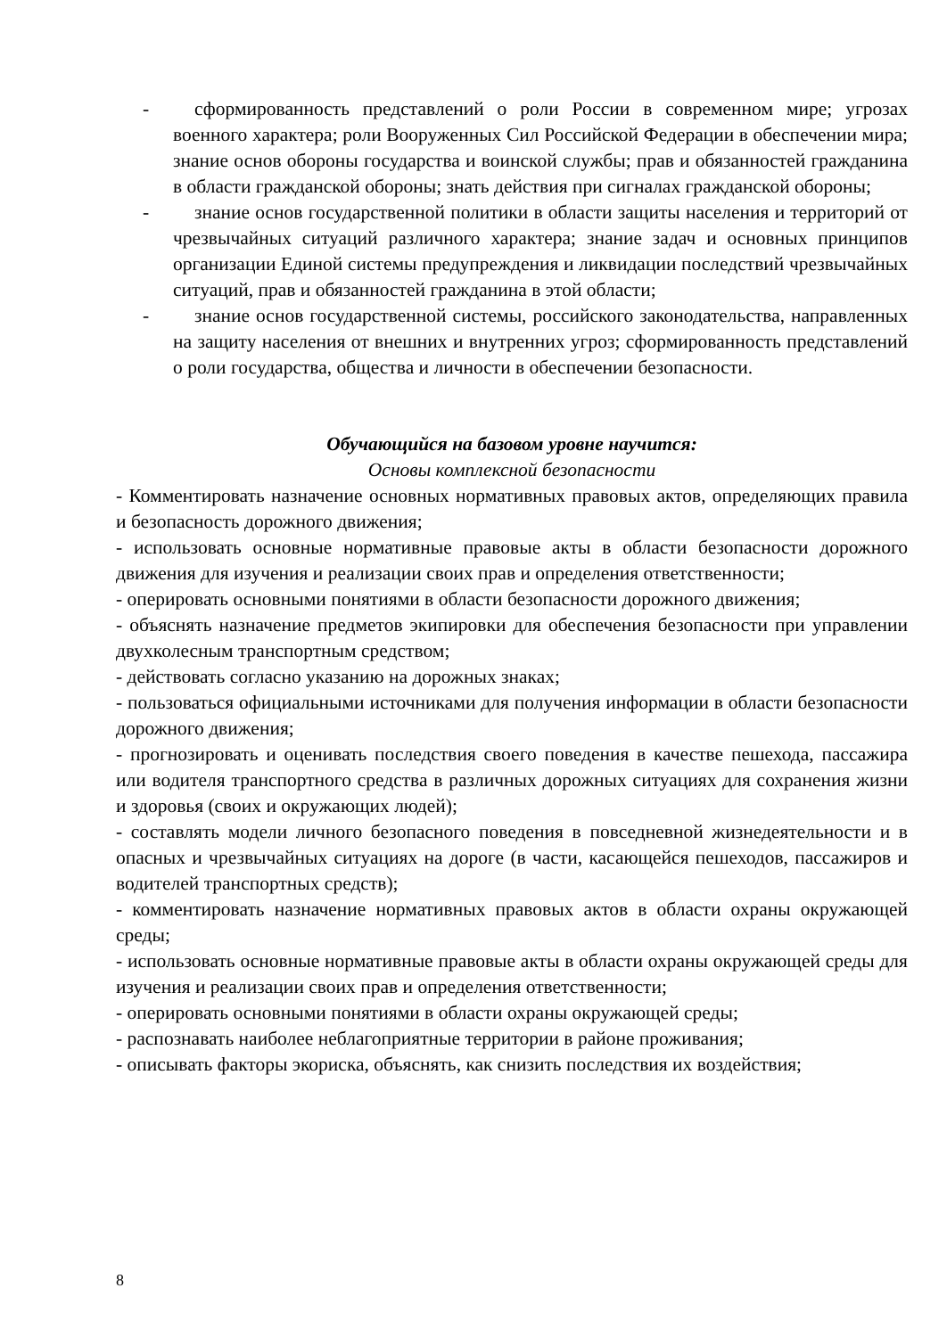- сформированность представлений о роли России в современном мире; угрозах военного характера; роли Вооруженных Сил Российской Федерации в обеспечении мира; знание основ обороны государства и воинской службы; прав и обязанностей гражданина в области гражданской обороны; знать действия при сигналах гражданской обороны;
- знание основ государственной политики в области защиты населения и территорий от чрезвычайных ситуаций различного характера; знание задач и основных принципов организации Единой системы предупреждения и ликвидации последствий чрезвычайных ситуаций, прав и обязанностей гражданина в этой области;
- знание основ государственной системы, российского законодательства, направленных на защиту населения от внешних и внутренних угроз; сформированность представлений о роли государства, общества и личности в обеспечении безопасности.
Обучающийся на базовом уровне научится:
Основы комплексной безопасности
- Комментировать назначение основных нормативных правовых актов, определяющих правила и безопасность дорожного движения;
- использовать основные нормативные правовые акты в области безопасности дорожного движения для изучения и реализации своих прав и определения ответственности;
- оперировать основными понятиями в области безопасности дорожного движения;
- объяснять назначение предметов экипировки для обеспечения безопасности при управлении двухколесным транспортным средством;
- действовать согласно указанию на дорожных знаках;
- пользоваться официальными источниками для получения информации в области безопасности дорожного движения;
- прогнозировать и оценивать последствия своего поведения в качестве пешехода, пассажира или водителя транспортного средства в различных дорожных ситуациях для сохранения жизни и здоровья (своих и окружающих людей);
- составлять модели личного безопасного поведения в повседневной жизнедеятельности и в опасных и чрезвычайных ситуациях на дороге (в части, касающейся пешеходов, пассажиров и водителей транспортных средств);
- комментировать назначение нормативных правовых актов в области охраны окружающей среды;
- использовать основные нормативные правовые акты в области охраны окружающей среды для изучения и реализации своих прав и определения ответственности;
- оперировать основными понятиями в области охраны окружающей среды;
- распознавать наиболее неблагоприятные территории в районе проживания;
- описывать факторы экориска, объяснять, как снизить последствия их воздействия;
8